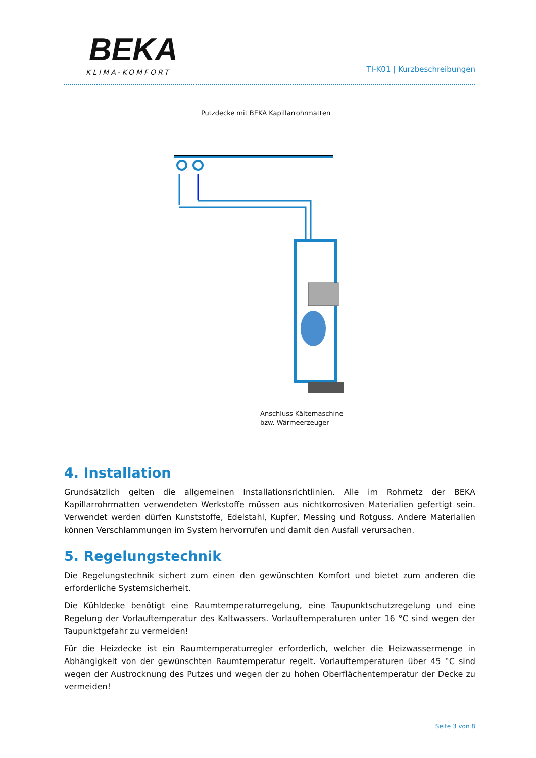BEKA
KLIMA-KOMFORT
TI-K01 | Kurzbeschreibungen
Putzdecke mit BEKA Kapillarrohrmatten
Anschluss Kältemaschine
bzw. Wärmeerzeuger
4. Installation
Grundsätzlich gelten die allgemeinen Installationsrichtlinien. Alle im Rohrnetz der BEKA Kapillarrohrmatten verwendeten Werkstoffe müssen aus nichtkorrosiven Materialien gefertigt sein. Verwendet werden dürfen Kunststoffe, Edelstahl, Kupfer, Messing und Rotguss. Andere Materialien können Verschlammungen im System hervorrufen und damit den Ausfall verursachen.
5. Regelungstechnik
Die Regelungstechnik sichert zum einen den gewünschten Komfort und bietet zum anderen die erforderliche Systemsicherheit.
Die Kühldecke benötigt eine Raumtemperaturregelung, eine Taupunktschutzregelung und eine Regelung der Vorlauftemperatur des Kaltwassers. Vorlauftemperaturen unter 16 °C sind wegen der Taupunktgefahr zu vermeiden!
Für die Heizdecke ist ein Raumtemperaturregler erforderlich, welcher die Heizwassermenge in Abhängigkeit von der gewünschten Raumtemperatur regelt. Vorlauftemperaturen über 45 °C sind wegen der Austrocknung des Putzes und wegen der zu hohen Oberflächentemperatur der Decke zu vermeiden!
Seite 3 von 8